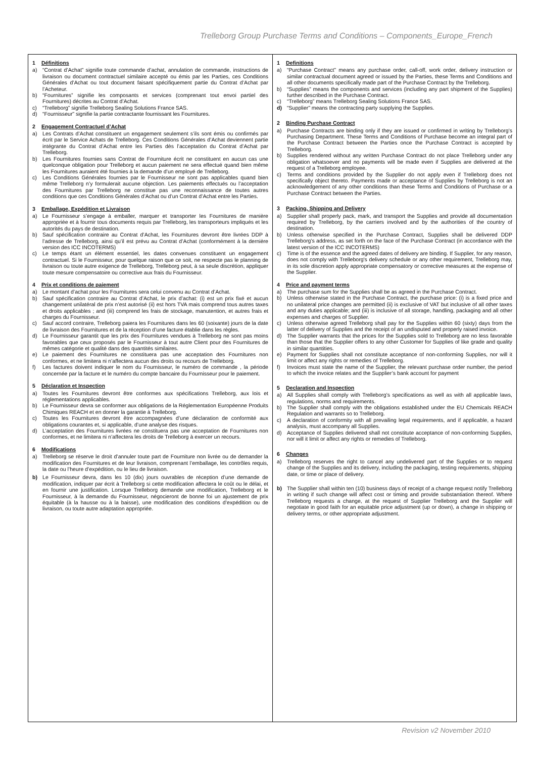Trelleborg Group Purchase Terms and Conditions – Components_Europe_French
1 Définitions
a) “Contrat d’Achat” signifie toute commande d’achat, annulation de commande, instructions de livraison ou document contractuel similaire accepté ou émis par les Parties, ces Conditions Générales d’Achat ou tout document faisant spécifiquement partie du Contrat d’Achat par l’Acheteur.
b) “Fournitures” signifie les composants et services (comprenant tout envoi partiel des Fournitures) décrites au Contrat d’Achat.
c) “Trelleborg” signifie Trelleborg Sealing Solutions France SAS.
d) “Fournisseur” signifie la partie contractante fournissant les Fournitures.
2 Engagement Contractuel d’Achat
a) Les Contrats d’Achat constituent un engagement seulement s’ils sont émis ou confirmés par écrit par le Service Achats de Trelleborg. Ces Conditions Générales d’Achat deviennent partie intégrante du Contrat d’Achat entre les Parties dès l’acceptation du Contrat d’Achat par Trelleborg.
b) Les Fournitures fournies sans Contrat de Fourniture écrit ne constituent en aucun cas une quelconque obligation pour Trelleborg et aucun paiement ne sera effectué quand bien même les Fournitures auraient été fournies à la demande d’un employé de Trelleborg.
c) Les Conditions Générales fournies par le Fournisseur ne sont pas applicables quand bien même Trelleborg n’y formulerait aucune objection. Les paiements effectués ou l’acceptation des Fournitures par Trelleborg ne constitue pas une reconnaissance de toutes autres conditions que ces Conditions Générales d’Achat ou d’un Contrat d’Achat entre les Parties.
3 Emballage, Expédition et Livraison
a) Le Fournisseur s’engage à emballer, marquer et transporter les Fournitures de manière appropriée et à fournir tous documents requis par Trelleborg, les transporteurs impliqués et les autorités du pays de destination.
b) Sauf spécification contraire au Contrat d’Achat, les Fournitures devront être livrées DDP à l’adresse de Trelleborg, ainsi qu’il est prévu au Contrat d’Achat (conformément à la dernière version des ICC INCOTERMS)
c) Le temps étant un élément essentiel, les dates convenues constituent un engagement contractuel. Si le Fournisseur, pour quelque raison que ce soit, ne respecte pas le planning de livraison ou toute autre exigence de Trelleborg, Trelleborg peut, à sa seule discrétion, appliquer toute mesure compensatoire ou corrective aux frais du Fournisseur.
4 Prix et conditions de paiement
a) Le montant d’achat pour les Fournitures sera celui convenu au Contrat d’Achat.
b) Sauf spécification contraire au Contrat d’Achat, le prix d’achat: (i) est un prix fixé et aucun changement unilatéral de prix n’est autorisé (ii) est hors TVA mais comprend tous autres taxes et droits applicables ; and (iii) comprend les frais de stockage, manutention, et autres frais et charges du Fournisseur.
c) Sauf accord contraire, Trelleborg paiera les Fournitures dans les 60 (soixante) jours de la date de livraison des Fournitures et de la réception d’une facture établie dans les règles.
d) Le Fournisseur garantit que les prix des Fournitures vendues à Trelleborg ne sont pas moins favorables que ceux proposés par le Fournisseur à tout autre Client pour des Fournitures de mêmes catégorie et qualité dans des quantités similaires.
e) Le paiement des Fournitures ne constituera pas une acceptation des Fournitures non conformes, et ne limitera ni n’affectera aucun des droits ou recours de Trelleborg.
f) Les factures doivent indiquer le nom du Fournisseur, le numéro de commande , la période concernée par la facture et le numéro du compte bancaire du Fournisseur pour le paiement.
5 Déclaration et Inspection
a) Toutes les Fournitures devront être conformes aux spécifications Trelleborg, aux lois et réglementations applicables.
b) Le Fournisseur devra se conformer aux obligations de la Réglementation Européenne Produits Chimiques REACH et en donner la garantie à Trelleborg.
c) Toutes les Fournitures devront être accompagnées d’une déclaration de conformité aux obligations courantes et, si applicable, d’une analyse des risques.
d) L’acceptation des Fournitures livrées ne constituera pas une acceptation de Fournitures non conformes, et ne limitera ni n’affectera les droits de Trelleborg à exercer un recours.
6 Modifications
a) Trelleborg se réserve le droit d’annuler toute part de Fourniture non livrée ou de demander la modification des Fournitures et de leur livraison, comprenant l’emballage, les contrôles requis, la date ou l’heure d’expédition, ou le lieu de livraison.
b) Le Fournisseur devra, dans les 10 (dix) jours ouvrables de réception d’une demande de modification, indiquer par écrit à Trelleborg si cette modification affectera le coût ou le délai, et en fournir une justification. Lorsque Trelleborg demande une modification, Trelleborg et le Fournisseur, à la demande du Fournisseur, négocieront de bonne foi un ajustement de prix équitable (à la hausse ou à la baisse), une modification des conditions d’expédition ou de livraison, ou toute autre adaptation appropriée.
1 Definitions
a) “Purchase Contract” means any purchase order, call-off, work order, delivery instruction or similar contractual document agreed or issued by the Parties, these Terms and Conditions and all other documents specifically made part of the Purchase Contract by the Trelleborg.
b) “Supplies” means the components and services (including any part shipment of the Supplies) further described in the Purchase Contract.
c) “Trelleborg” means Trelleborg Sealing Solutions France SAS.
d) “Supplier” means the contracting party supplying the Supplies.
2 Binding Purchase Contract
a) Purchase Contracts are binding only if they are issued or confirmed in writing by Trelleborg’s Purchasing Department. These Terms and Conditions of Purchase become an integral part of the Purchase Contract between the Parties once the Purchase Contract is accepted by Trelleborg.
b) Supplies rendered without any written Purchase Contract do not place Trelleborg under any obligation whatsoever and no payments will be made even if Supplies are delivered at the request of a Trelleborg employee.
c) Terms and conditions provided by the Supplier do not apply even if Trelleborg does not specifically object thereto. Payments made or acceptance of Supplies by Trelleborg is not an acknowledgement of any other conditions than these Terms and Conditions of Purchase or a Purchase Contract between the Parties.
3 Packing, Shipping and Delivery
a) Supplier shall properly pack, mark, and transport the Supplies and provide all documentation required by Trelleborg, by the carriers involved and by the authorities of the country of destination.
b) Unless otherwise specified in the Purchase Contract, Supplies shall be delivered DDP Trelleborg’s address, as set forth on the face of the Purchase Contract (in accordance with the latest version of the ICC INCOTERMS)
c) Time is of the essence and the agreed dates of delivery are binding. If Supplier, for any reason, does not comply with Trelleborg's delivery schedule or any other requirement, Trelleborg may, in its sole discretion apply appropriate compensatory or corrective measures at the expense of the Supplier.
4 Price and payment terms
a) The purchase sum for the Supplies shall be as agreed in the Purchase Contract.
b) Unless otherwise stated in the Purchase Contract, the purchase price: (i) is a fixed price and no unilateral price changes are permitted (ii) is exclusive of VAT but inclusive of all other taxes and any duties applicable; and (iii) is inclusive of all storage, handling, packaging and all other expenses and charges of Supplier.
c) Unless otherwise agreed Trelleborg shall pay for the Supplies within 60 (sixty) days from the latter of delivery of Supplies and the receipt of an undisputed and properly raised invoice.
d) The Supplier warrants that the prices for the Supplies sold to Trelleborg are no less favorable than those that the Supplier offers to any other Customer for Supplies of like grade and quality in similar quantities.
e) Payment for Supplies shall not constitute acceptance of non-conforming Supplies, nor will it limit or affect any rights or remedies of Trelleborg.
f) Invoices must state the name of the Supplier, the relevant purchase order number, the period to which the invoice relates and the Supplier’s bank account for payment
5 Declaration and Inspection
a) All Supplies shall comply with Trelleborg’s specifications as well as with all applicable laws, regulations, norms and requirements.
b) The Supplier shall comply with the obligations established under the EU Chemicals REACH Regulation and warrants so to Trelleborg.
c) A declaration of conformity with all prevailing legal requirements, and if applicable, a hazard analysis, must accompany all Supplies.
d) Acceptance of Supplies delivered shall not constitute acceptance of non-conforming Supplies, nor will it limit or affect any rights or remedies of Trelleborg.
6 Changes
a) Trelleborg reserves the right to cancel any undelivered part of the Supplies or to request change of the Supplies and its delivery, including the packaging, testing requirements, shipping date, or time or place of delivery.
b) The Supplier shall within ten (10) business days of receipt of a change request notify Trelleborg in writing if such change will affect cost or timing and provide substantiation thereof. Where Trelleborg requests a change, at the request of Supplier Trelleborg and the Supplier will negotiate in good faith for an equitable price adjustment (up or down), a change in shipping or delivery terms, or other appropriate adjustment.
Revision v2 November 2010